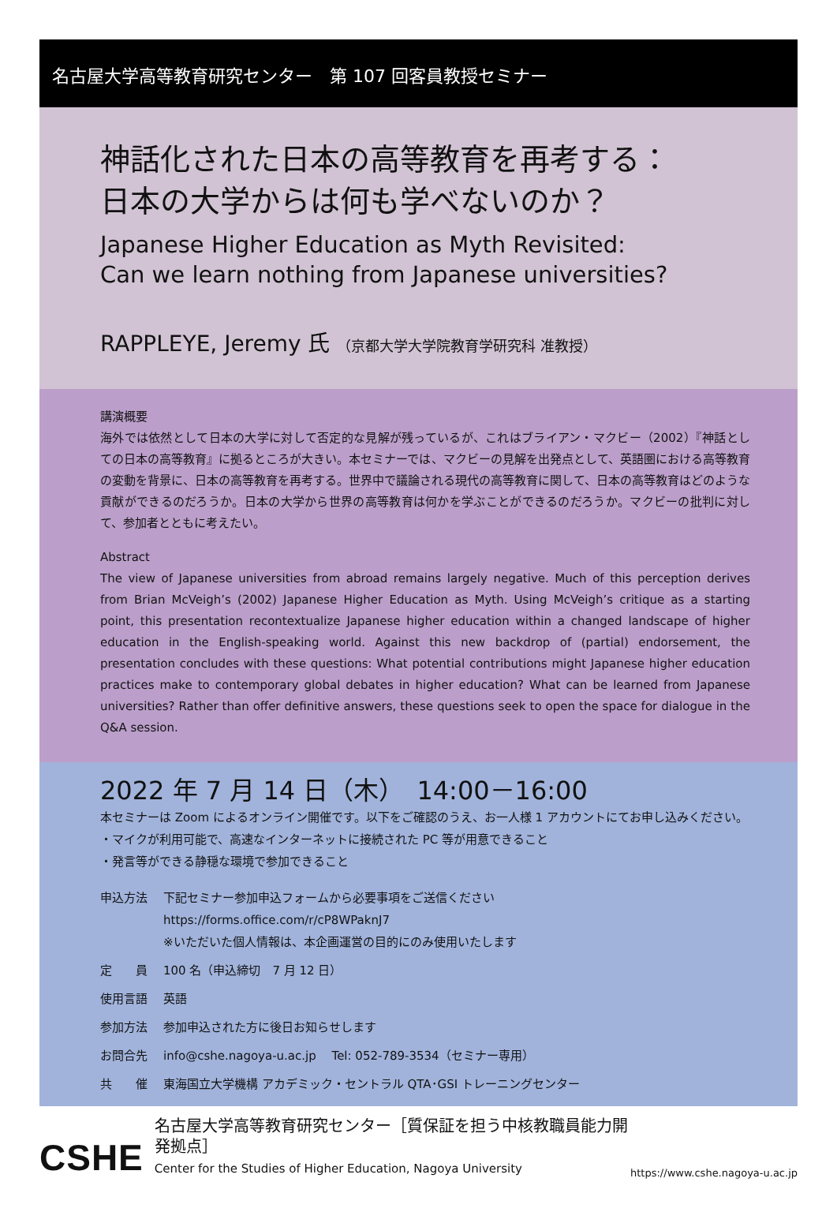名古屋大学高等教育研究センター　第 107 回客員教授セミナー
神話化された日本の高等教育を再考する：
日本の大学からは何も学べないのか？
Japanese Higher Education as Myth Revisited:
Can we learn nothing from Japanese universities?
RAPPLEYE, Jeremy 氏 （京都大学大学院教育学研究科 准教授）
講演概要
海外では依然として日本の大学に対して否定的な見解が残っているが、これはブライアン・マクビー（2002）『神話としての日本の高等教育』に拠るところが大きい。本セミナーでは、マクビーの見解を出発点として、英語圏における高等教育の変動を背景に、日本の高等教育を再考する。世界中で議論される現代の高等教育に関して、日本の高等教育はどのような貢献ができるのだろうか。日本の大学から世界の高等教育は何かを学ぶことができるのだろうか。マクビーの批判に対して、参加者とともに考えたい。
Abstract
The view of Japanese universities from abroad remains largely negative. Much of this perception derives from Brian McVeigh’s (2002) Japanese Higher Education as Myth. Using McVeigh’s critique as a starting point, this presentation recontextualize Japanese higher education within a changed landscape of higher education in the English-speaking world. Against this new backdrop of (partial) endorsement, the presentation concludes with these questions: What potential contributions might Japanese higher education practices make to contemporary global debates in higher education? What can be learned from Japanese universities? Rather than offer definitive answers, these questions seek to open the space for dialogue in the Q&A session.
2022 年 7 月 14 日（木）　14:00－16:00
本セミナーは Zoom によるオンライン開催です。以下をご確認のうえ、お一人様 1 アカウントにてお申し込みください。
・マイクが利用可能で、高速なインターネットに接続された PC 等が用意できること
・発言等ができる静穏な環境で参加できること
申込方法 下記セミナー参加申込フォームから必要事項をご送信ください
https://forms.office.com/r/cP8WPaknJ7
※いただいた個人情報は、本企画運営の目的にのみ使用いたします
定　　員 100 名（申込締切　7 月 12 日）
使用言語 英語
参加方法 参加申込された方に後日お知らせします
お問合先 info@cshe.nagoya-u.ac.jp　 Tel: 052-789-3534（セミナー専用）
共　　催 東海国立大学機構 アカデミック・セントラル QTA･GSI トレーニングセンター
CSHE
名古屋大学高等教育研究センター［質保証を担う中核教職員能力開発拠点］
Center for the Studies of Higher Education, Nagoya University
https://www.cshe.nagoya-u.ac.jp